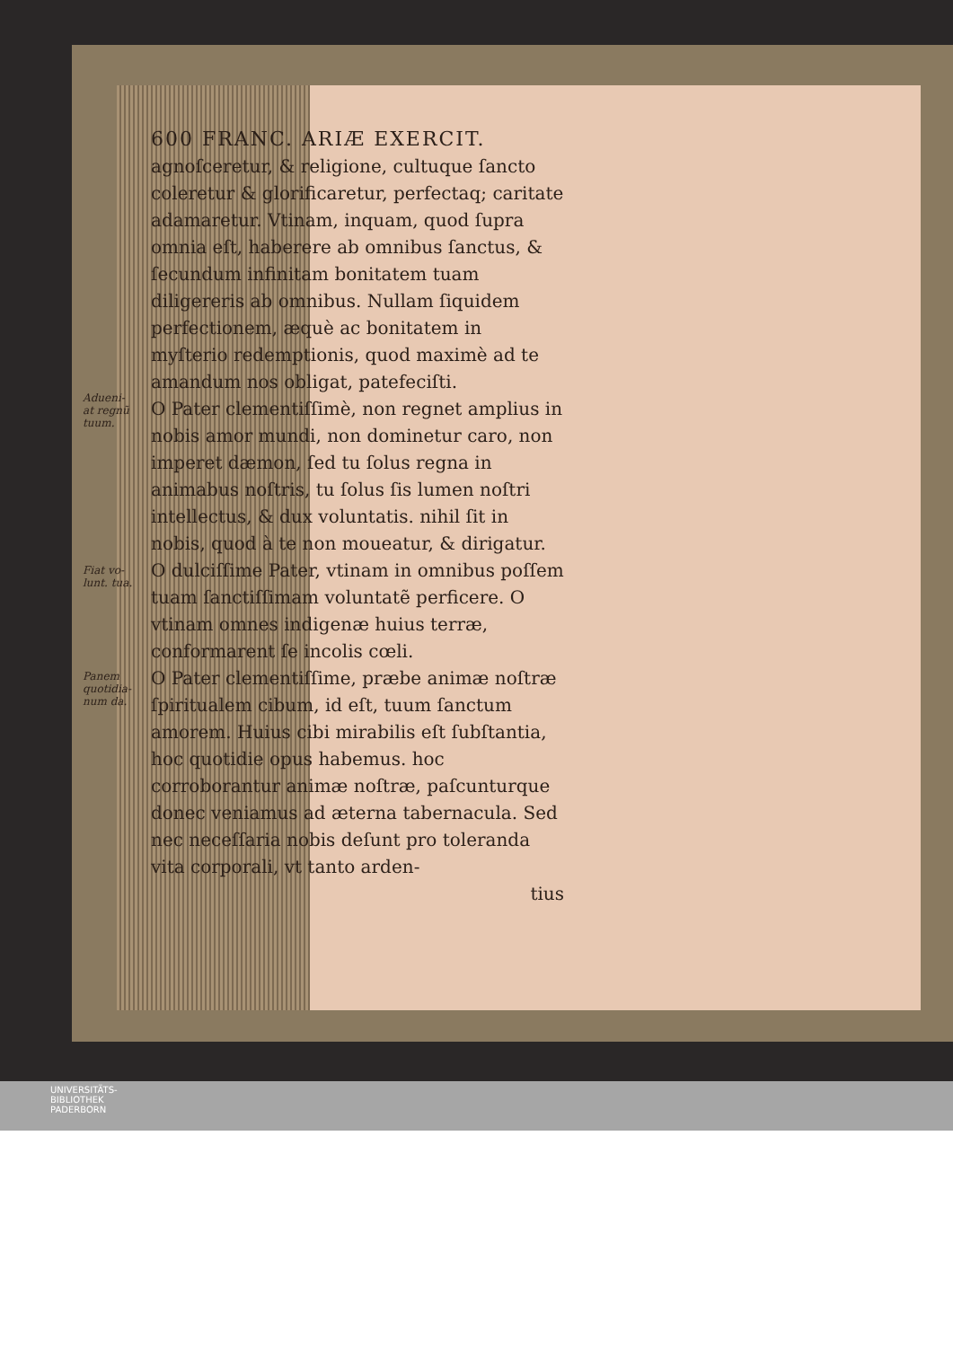Adueni-
at regnũ
tuum.
Fiat vo-
lunt. tua.
Panem
quotidia-
num da.
600 FRANC. ARIÆ EXERCIT.
agnoſceretur, & religione, cultuque ſancto coleretur & glorificaretur, perfectaq; caritate adamaretur. Vtinam, inquam, quod ſupra omnia eſt, haberere ab omnibus ſanctus, & ſecundum infinitam bonitatem tuam diligereris ab omnibus. Nullam ſiquidem perfectionem, æquè ac bonitatem in myſterio redemptionis, quod maximè ad te amandum nos obligat, patefeciſti.
O Pater clementiſſimè, non regnet amplius in nobis amor mundi, non dominetur caro, non imperet dæmon, ſed tu ſolus regna in animabus noſtris, tu ſolus ſis lumen noſtri intellectus, & dux voluntatis. nihil ſit in nobis, quod à te non moueatur, & dirigatur.
O dulciſſime Pater, vtinam in omnibus poſſem tuam ſanctiſſimam voluntatẽ perficere. O vtinam omnes indigenæ huius terræ, conformarent ſe incolis cœli.
O Pater clementiſſime, præbe animæ noſtræ ſpiritualem cibum, id eſt, tuum ſanctum amorem. Huius cibi mirabilis eſt ſubſtantia, hoc quotidie opus habemus. hoc corroborantur animæ noſtræ, paſcunturque donec veniamus ad æterna tabernacula. Sed nec neceſſaria nobis deſunt pro toleranda vita corporali, vt tanto arden-
tius
UNIVERSITÄTS-
BIBLIOTHEK
PADERBORN